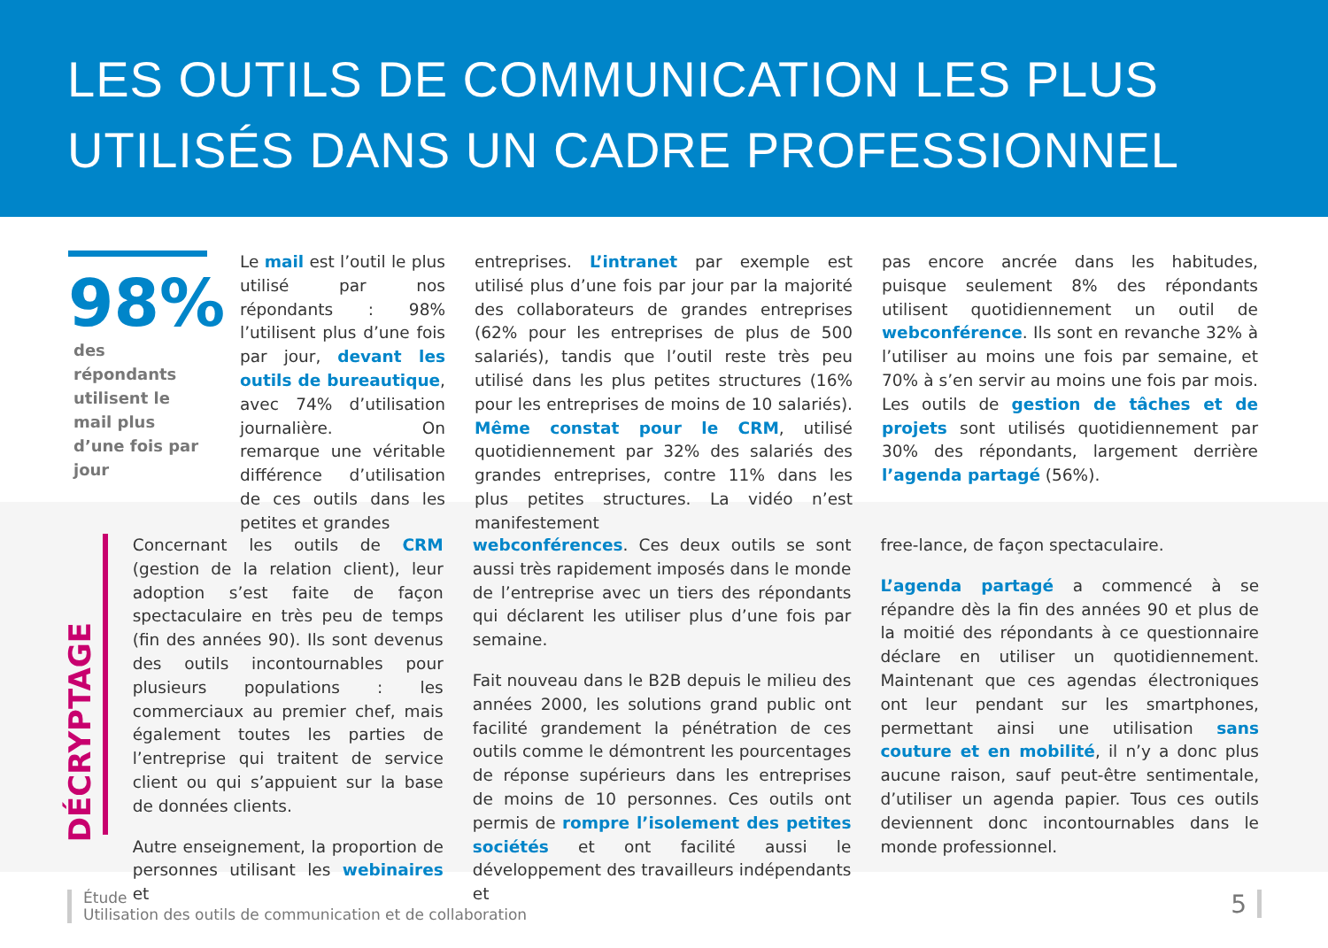LES OUTILS DE COMMUNICATION LES PLUS UTILISÉS DANS UN CADRE PROFESSIONNEL
98%
des répondants utilisent le mail plus d’une fois par jour
Le mail est l’outil le plus utilisé par nos répondants : 98% l’utilisent plus d’une fois par jour, devant les outils de bureautique, avec 74% d’utilisation journalière. On remarque une véritable différence d’utilisation de ces outils dans les petites et grandes
entreprises. L’intranet par exemple est utilisé plus d’une fois par jour par la majorité des collaborateurs de grandes entreprises (62% pour les entreprises de plus de 500 salariés), tandis que l’outil reste très peu utilisé dans les plus petites structures (16% pour les entreprises de moins de 10 salariés). Même constat pour le CRM, utilisé quotidiennement par 32% des salariés des grandes entreprises, contre 11% dans les plus petites structures. La vidéo n’est manifestement
pas encore ancrée dans les habitudes, puisque seulement 8% des répondants utilisent quotidiennement un outil de webconférence. Ils sont en revanche 32% à l’utiliser au moins une fois par semaine, et 70% à s’en servir au moins une fois par mois. Les outils de gestion de tâches et de projets sont utilisés quotidiennement par 30% des répondants, largement derrière l’agenda partagé (56%).
DÉCRYPTAGE
Concernant les outils de CRM (gestion de la relation client), leur adoption s’est faite de façon spectaculaire en très peu de temps (fin des années 90). Ils sont devenus des outils incontournables pour plusieurs populations : les commerciaux au premier chef, mais également toutes les parties de l’entreprise qui traitent de service client ou qui s’appuient sur la base de données clients.
Autre enseignement, la proportion de personnes utilisant les webinaires et
webconférences. Ces deux outils se sont aussi très rapidement imposés dans le monde de l’entreprise avec un tiers des répondants qui déclarent les utiliser plus d’une fois par semaine.
Fait nouveau dans le B2B depuis le milieu des années 2000, les solutions grand public ont facilité grandement la pénétration de ces outils comme le démontrent les pourcentages de réponse supérieurs dans les entreprises de moins de 10 personnes. Ces outils ont permis de rompre l’isolement des petites sociétés et ont facilité aussi le développement des travailleurs indépendants et
free-lance, de façon spectaculaire.
L’agenda partagé a commencé à se répandre dès la fin des années 90 et plus de la moitié des répondants à ce questionnaire déclare en utiliser un quotidiennement. Maintenant que ces agendas électroniques ont leur pendant sur les smartphones, permettant ainsi une utilisation sans couture et en mobilité, il n’y a donc plus aucune raison, sauf peut-être sentimentale, d’utiliser un agenda papier. Tous ces outils deviennent donc incontournables dans le monde professionnel.
Étude
Utilisation des outils de communication et de collaboration
5